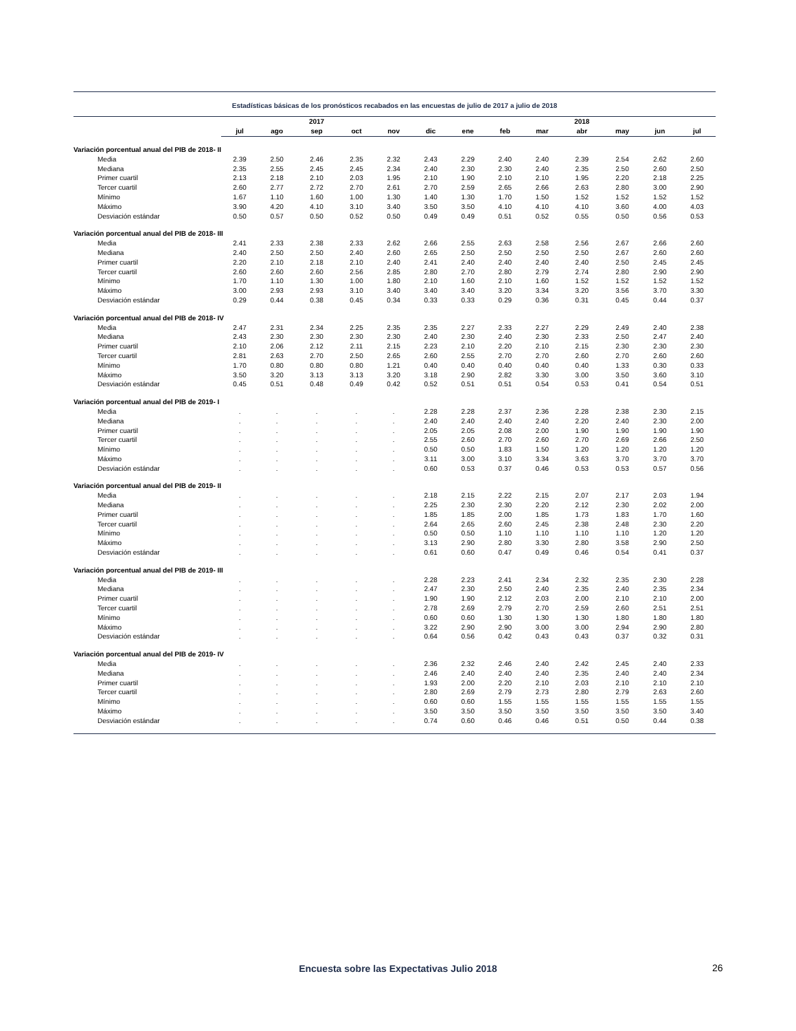Estadísticas básicas de los pronósticos recabados en las encuestas de julio de 2017 a julio de 2018
| | | | 2017 | | | | | | | 2018 | | | |
| --- | --- | --- | --- | --- | --- | --- | --- | --- | --- | --- | --- | --- | --- |
| | jul | ago | sep | oct | nov | dic | ene | feb | mar | abr | may | jun | jul |
| Variación porcentual anual del PIB de 2018- II | | | | | | | | | | | | | |
| Media | 2.39 | 2.50 | 2.46 | 2.35 | 2.32 | 2.43 | 2.29 | 2.40 | 2.40 | 2.39 | 2.54 | 2.62 | 2.60 |
| Mediana | 2.35 | 2.55 | 2.45 | 2.45 | 2.34 | 2.40 | 2.30 | 2.30 | 2.40 | 2.35 | 2.50 | 2.60 | 2.50 |
| Primer cuartil | 2.13 | 2.18 | 2.10 | 2.03 | 1.95 | 2.10 | 1.90 | 2.10 | 2.10 | 1.95 | 2.20 | 2.18 | 2.25 |
| Tercer cuartil | 2.60 | 2.77 | 2.72 | 2.70 | 2.61 | 2.70 | 2.59 | 2.65 | 2.66 | 2.63 | 2.80 | 3.00 | 2.90 |
| Mínimo | 1.67 | 1.10 | 1.60 | 1.00 | 1.30 | 1.40 | 1.30 | 1.70 | 1.50 | 1.52 | 1.52 | 1.52 | 1.52 |
| Máximo | 3.90 | 4.20 | 4.10 | 3.10 | 3.40 | 3.50 | 3.50 | 4.10 | 4.10 | 4.10 | 3.60 | 4.00 | 4.03 |
| Desviación estándar | 0.50 | 0.57 | 0.50 | 0.52 | 0.50 | 0.49 | 0.49 | 0.51 | 0.52 | 0.55 | 0.50 | 0.56 | 0.53 |
| Variación porcentual anual del PIB de 2018- III | | | | | | | | | | | | | |
| Media | 2.41 | 2.33 | 2.38 | 2.33 | 2.62 | 2.66 | 2.55 | 2.63 | 2.58 | 2.56 | 2.67 | 2.66 | 2.60 |
| Mediana | 2.40 | 2.50 | 2.50 | 2.40 | 2.60 | 2.65 | 2.50 | 2.50 | 2.50 | 2.50 | 2.67 | 2.60 | 2.60 |
| Primer cuartil | 2.20 | 2.10 | 2.18 | 2.10 | 2.40 | 2.41 | 2.40 | 2.40 | 2.40 | 2.40 | 2.50 | 2.45 | 2.45 |
| Tercer cuartil | 2.60 | 2.60 | 2.60 | 2.56 | 2.85 | 2.80 | 2.70 | 2.80 | 2.79 | 2.74 | 2.80 | 2.90 | 2.90 |
| Mínimo | 1.70 | 1.10 | 1.30 | 1.00 | 1.80 | 2.10 | 1.60 | 2.10 | 1.60 | 1.52 | 1.52 | 1.52 | 1.52 |
| Máximo | 3.00 | 2.93 | 2.93 | 3.10 | 3.40 | 3.40 | 3.40 | 3.20 | 3.34 | 3.20 | 3.56 | 3.70 | 3.30 |
| Desviación estándar | 0.29 | 0.44 | 0.38 | 0.45 | 0.34 | 0.33 | 0.33 | 0.29 | 0.36 | 0.31 | 0.45 | 0.44 | 0.37 |
| Variación porcentual anual del PIB de 2018- IV | | | | | | | | | | | | | |
| Media | 2.47 | 2.31 | 2.34 | 2.25 | 2.35 | 2.35 | 2.27 | 2.33 | 2.27 | 2.29 | 2.49 | 2.40 | 2.38 |
| Mediana | 2.43 | 2.30 | 2.30 | 2.30 | 2.30 | 2.40 | 2.30 | 2.40 | 2.30 | 2.33 | 2.50 | 2.47 | 2.40 |
| Primer cuartil | 2.10 | 2.06 | 2.12 | 2.11 | 2.15 | 2.23 | 2.10 | 2.20 | 2.10 | 2.15 | 2.30 | 2.30 | 2.30 |
| Tercer cuartil | 2.81 | 2.63 | 2.70 | 2.50 | 2.65 | 2.60 | 2.55 | 2.70 | 2.70 | 2.60 | 2.70 | 2.60 | 2.60 |
| Mínimo | 1.70 | 0.80 | 0.80 | 0.80 | 1.21 | 0.40 | 0.40 | 0.40 | 0.40 | 0.40 | 1.33 | 0.30 | 0.33 |
| Máximo | 3.50 | 3.20 | 3.13 | 3.13 | 3.20 | 3.18 | 2.90 | 2.82 | 3.30 | 3.00 | 3.50 | 3.60 | 3.10 |
| Desviación estándar | 0.45 | 0.51 | 0.48 | 0.49 | 0.42 | 0.52 | 0.51 | 0.51 | 0.54 | 0.53 | 0.41 | 0.54 | 0.51 |
| Variación porcentual anual del PIB de 2019- I | | | | | | | | | | | | | |
| Media | . | . | . | . | . | 2.28 | 2.28 | 2.37 | 2.36 | 2.28 | 2.38 | 2.30 | 2.15 |
| Mediana | . | . | . | . | . | 2.40 | 2.40 | 2.40 | 2.40 | 2.20 | 2.40 | 2.30 | 2.00 |
| Primer cuartil | . | . | . | . | . | 2.05 | 2.05 | 2.08 | 2.00 | 1.90 | 1.90 | 1.90 | 1.90 |
| Tercer cuartil | . | . | . | . | . | 2.55 | 2.60 | 2.70 | 2.60 | 2.70 | 2.69 | 2.66 | 2.50 |
| Mínimo | . | . | . | . | . | 0.50 | 0.50 | 1.83 | 1.50 | 1.20 | 1.20 | 1.20 | 1.20 |
| Máximo | . | . | . | . | . | 3.11 | 3.00 | 3.10 | 3.34 | 3.63 | 3.70 | 3.70 | 3.70 |
| Desviación estándar | . | . | . | . | . | 0.60 | 0.53 | 0.37 | 0.46 | 0.53 | 0.53 | 0.57 | 0.56 |
| Variación porcentual anual del PIB de 2019- II | | | | | | | | | | | | | |
| Media | . | . | . | . | . | 2.18 | 2.15 | 2.22 | 2.15 | 2.07 | 2.17 | 2.03 | 1.94 |
| Mediana | . | . | . | . | . | 2.25 | 2.30 | 2.30 | 2.20 | 2.12 | 2.30 | 2.02 | 2.00 |
| Primer cuartil | . | . | . | . | . | 1.85 | 1.85 | 2.00 | 1.85 | 1.73 | 1.83 | 1.70 | 1.60 |
| Tercer cuartil | . | . | . | . | . | 2.64 | 2.65 | 2.60 | 2.45 | 2.38 | 2.48 | 2.30 | 2.20 |
| Mínimo | . | . | . | . | . | 0.50 | 0.50 | 1.10 | 1.10 | 1.10 | 1.10 | 1.20 | 1.20 |
| Máximo | . | . | . | . | . | 3.13 | 2.90 | 2.80 | 3.30 | 2.80 | 3.58 | 2.90 | 2.50 |
| Desviación estándar | . | . | . | . | . | 0.61 | 0.60 | 0.47 | 0.49 | 0.46 | 0.54 | 0.41 | 0.37 |
| Variación porcentual anual del PIB de 2019- III | | | | | | | | | | | | | |
| Media | . | . | . | . | . | 2.28 | 2.23 | 2.41 | 2.34 | 2.32 | 2.35 | 2.30 | 2.28 |
| Mediana | . | . | . | . | . | 2.47 | 2.30 | 2.50 | 2.40 | 2.35 | 2.40 | 2.35 | 2.34 |
| Primer cuartil | . | . | . | . | . | 1.90 | 1.90 | 2.12 | 2.03 | 2.00 | 2.10 | 2.10 | 2.00 |
| Tercer cuartil | . | . | . | . | . | 2.78 | 2.69 | 2.79 | 2.70 | 2.59 | 2.60 | 2.51 | 2.51 |
| Mínimo | . | . | . | . | . | 0.60 | 0.60 | 1.30 | 1.30 | 1.30 | 1.80 | 1.80 | 1.80 |
| Máximo | . | . | . | . | . | 3.22 | 2.90 | 2.90 | 3.00 | 3.00 | 2.94 | 2.90 | 2.80 |
| Desviación estándar | . | . | . | . | . | 0.64 | 0.56 | 0.42 | 0.43 | 0.43 | 0.37 | 0.32 | 0.31 |
| Variación porcentual anual del PIB de 2019- IV | | | | | | | | | | | | | |
| Media | . | . | . | . | . | 2.36 | 2.32 | 2.46 | 2.40 | 2.42 | 2.45 | 2.40 | 2.33 |
| Mediana | . | . | . | . | . | 2.46 | 2.40 | 2.40 | 2.40 | 2.35 | 2.40 | 2.40 | 2.34 |
| Primer cuartil | . | . | . | . | . | 1.93 | 2.00 | 2.20 | 2.10 | 2.03 | 2.10 | 2.10 | 2.10 |
| Tercer cuartil | . | . | . | . | . | 2.80 | 2.69 | 2.79 | 2.73 | 2.80 | 2.79 | 2.63 | 2.60 |
| Mínimo | . | . | . | . | . | 0.60 | 0.60 | 1.55 | 1.55 | 1.55 | 1.55 | 1.55 | 1.55 |
| Máximo | . | . | . | . | . | 3.50 | 3.50 | 3.50 | 3.50 | 3.50 | 3.50 | 3.50 | 3.40 |
| Desviación estándar | . | . | . | . | . | 0.74 | 0.60 | 0.46 | 0.46 | 0.51 | 0.50 | 0.44 | 0.38 |
Encuesta sobre las Expectativas Julio 2018 26